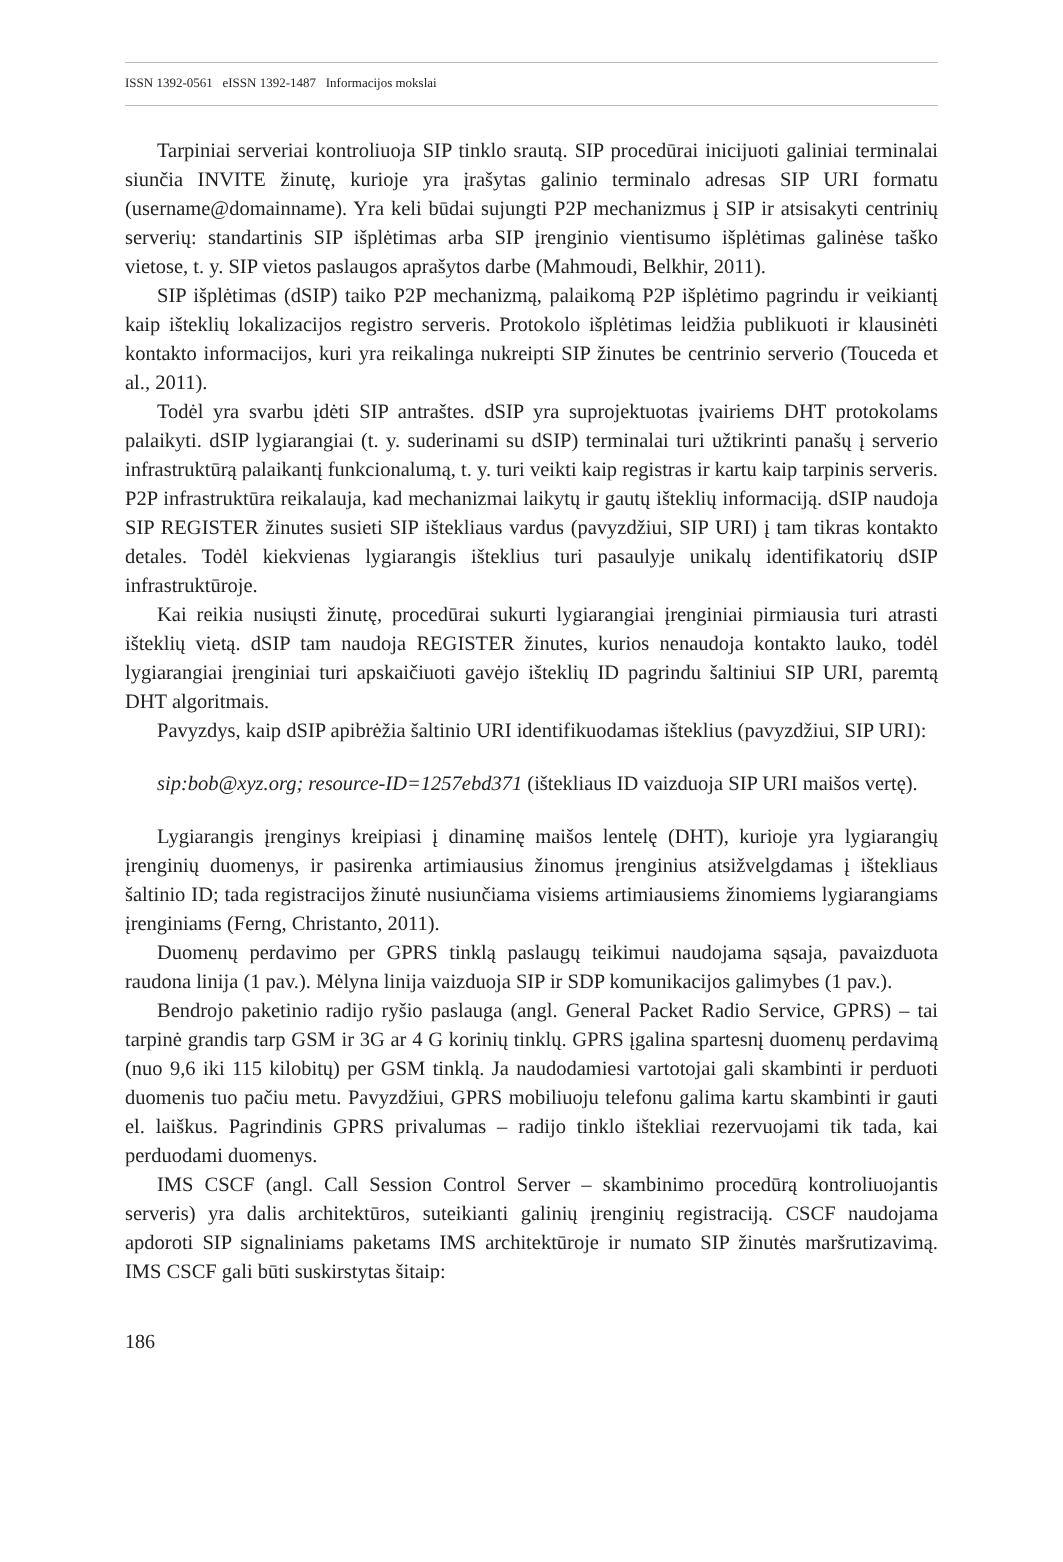ISSN 1392-0561 eISSN 1392-1487 Informacijos mokslai
Tarpiniai serveriai kontroliuoja SIP tinklo srautą. SIP procedūrai inicijuoti galiniai terminalai siunčia INVITE žinutę, kurioje yra įrašytas galinio terminalo adresas SIP URI formatu (username@domainname). Yra keli būdai sujungti P2P mechanizmus į SIP ir atsisakyti centrinių serverių: standartinis SIP išplėtimas arba SIP įrenginio vientisumo išplėtimas galinėse taško vietose, t. y. SIP vietos paslaugos aprašytos darbe (Mahmoudi, Belkhir, 2011).
SIP išplėtimas (dSIP) taiko P2P mechanizmą, palaikomą P2P išplėtimo pagrindu ir veikiantį kaip išteklių lokalizacijos registro serveris. Protokolo išplėtimas leidžia publikuoti ir klausinėti kontakto informacijos, kuri yra reikalinga nukreipti SIP žinutes be centrinio serverio (Touceda et al., 2011).
Todėl yra svarbu įdėti SIP antraštes. dSIP yra suprojektuotas įvairiems DHT protokolams palaikyti. dSIP lygiarangiai (t. y. suderinami su dSIP) terminalai turi užtikrinti panašų į serverio infrastruktūrą palaikantį funkcionalumą, t. y. turi veikti kaip registras ir kartu kaip tarpinis serveris. P2P infrastruktūra reikalauja, kad mechanizmai laikytų ir gautų išteklių informaciją. dSIP naudoja SIP REGISTER žinutes susieti SIP ištekliaus vardus (pavyzdžiui, SIP URI) į tam tikras kontakto detales. Todėl kiekvienas lygiarangis išteklius turi pasaulyje unikalų identifikatorių dSIP infrastruktūroje.
Kai reikia nusiųsti žinutę, procedūrai sukurti lygiarangiai įrenginiai pirmiausia turi atrasti išteklių vietą. dSIP tam naudoja REGISTER žinutes, kurios nenaudoja kontakto lauko, todėl lygiarangiai įrenginiai turi apskaičiuoti gavėjo išteklių ID pagrindu šaltiniui SIP URI, paremtą DHT algoritmais.
Pavyzdys, kaip dSIP apibrėžia šaltinio URI identifikuodamas išteklius (pavyzdžiui, SIP URI):
sip:bob@xyz.org; resource-ID=1257ebd371 (ištekliaus ID vaizduoja SIP URI maišos vertę).
Lygiarangis įrenginys kreipiasi į dinaminę maišos lentelę (DHT), kurioje yra lygiarangių įrenginių duomenys, ir pasirenka artimiausius žinomus įrenginius atsižvelgdamas į ištekliaus šaltinio ID; tada registracijos žinutė nusiunčiama visiems artimiausiems žinomiems lygiarangiams įrenginiams (Ferng, Christanto, 2011).
Duomenų perdavimo per GPRS tinklą paslaugų teikimui naudojama sąsaja, pavaizduota raudona linija (1 pav.). Mėlyna linija vaizduoja SIP ir SDP komunikacijos galimybes (1 pav.).
Bendrojo paketinio radijo ryšio paslauga (angl. General Packet Radio Service, GPRS) – tai tarpinė grandis tarp GSM ir 3G ar 4 G korinių tinklų. GPRS įgalina spartesnį duomenų perdavimą (nuo 9,6 iki 115 kilobitų) per GSM tinklą. Ja naudodamiesi vartotojai gali skambinti ir perduoti duomenis tuo pačiu metu. Pavyzdžiui, GPRS mobiliuoju telefonu galima kartu skambinti ir gauti el. laiškus. Pagrindinis GPRS privalumas – radijo tinklo ištekliai rezervuojami tik tada, kai perduodami duomenys.
IMS CSCF (angl. Call Session Control Server – skambinimo procedūrą kontroliuojantis serveris) yra dalis architektūros, suteikianti galinių įrenginių registraciją. CSCF naudojama apdoroti SIP signaliniams paketams IMS architektūroje ir numato SIP žinutės maršrutizavimą. IMS CSCF gali būti suskirstytas šitaip:
186